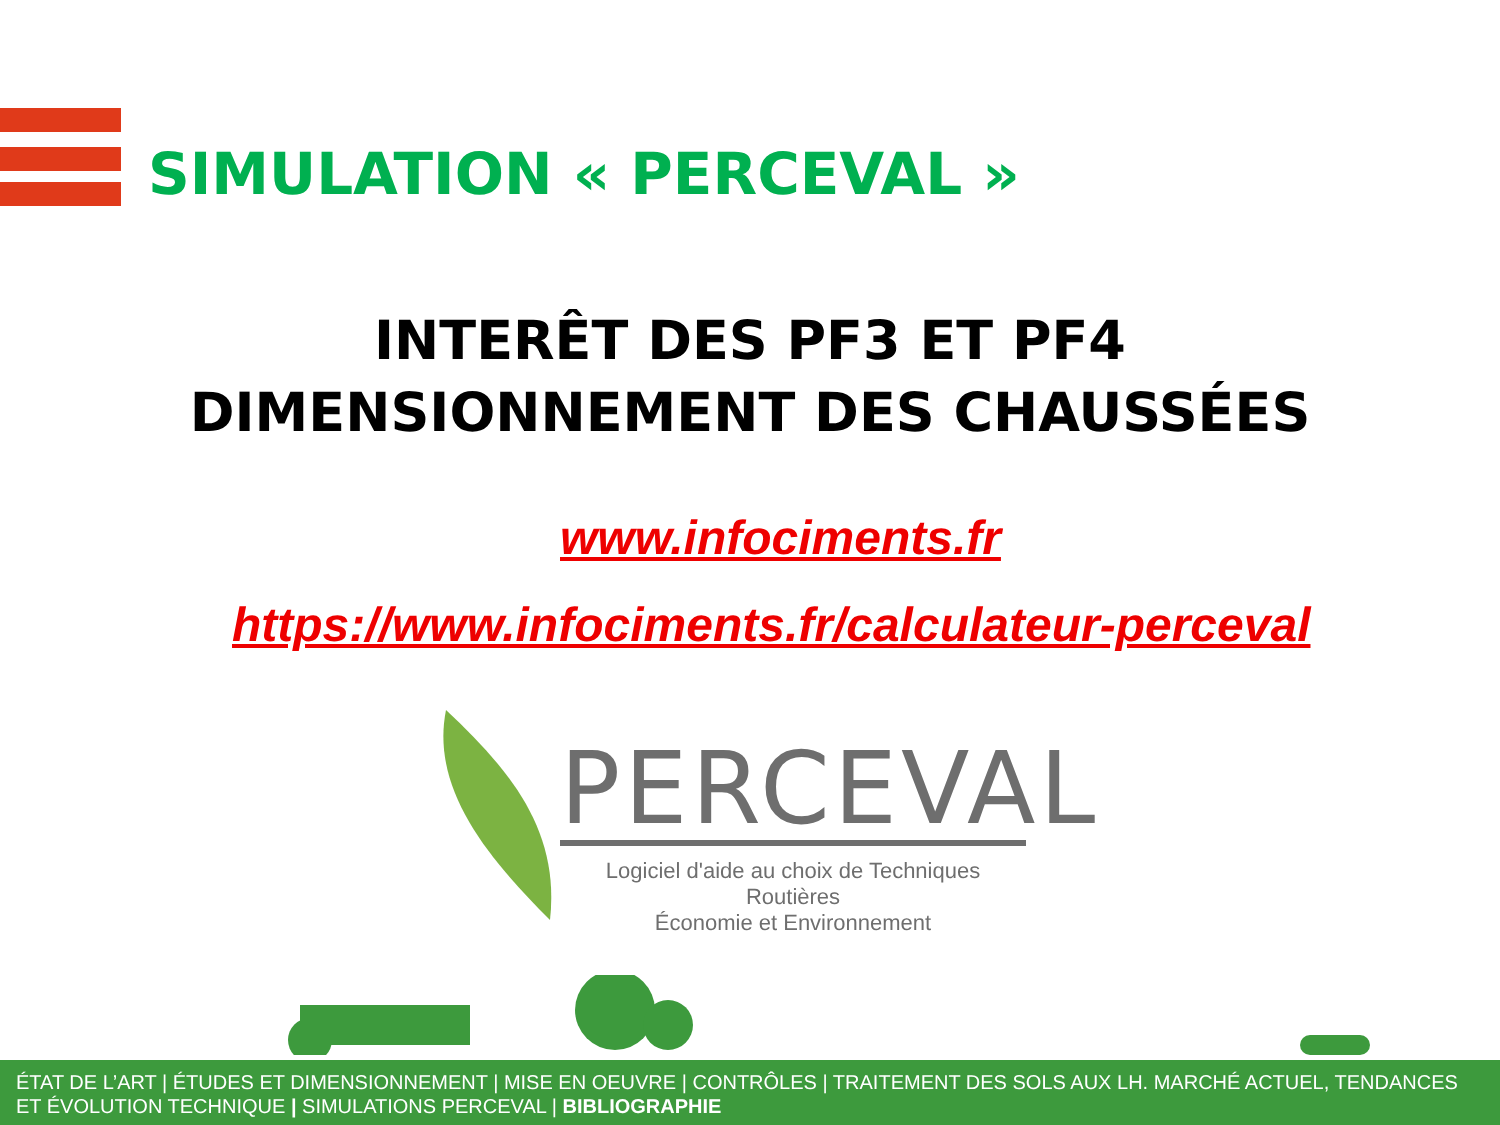SIMULATION « PERCEVAL »
INTERÊT DES PF3 ET PF4
DIMENSIONNEMENT DES CHAUSSÉES
www.infociments.fr
https://www.infociments.fr/calculateur-perceval
PERCEVAL
Logiciel d'aide au choix de Techniques Routières
Économie et Environnement
ÉTAT DE L’ART | ÉTUDES ET DIMENSIONNEMENT | MISE EN OEUVRE | CONTRÔLES | TRAITEMENT DES SOLS AUX LH. MARCHÉ ACTUEL, TENDANCES ET ÉVOLUTION TECHNIQUE | SIMULATIONS PERCEVAL | BIBLIOGRAPHIE